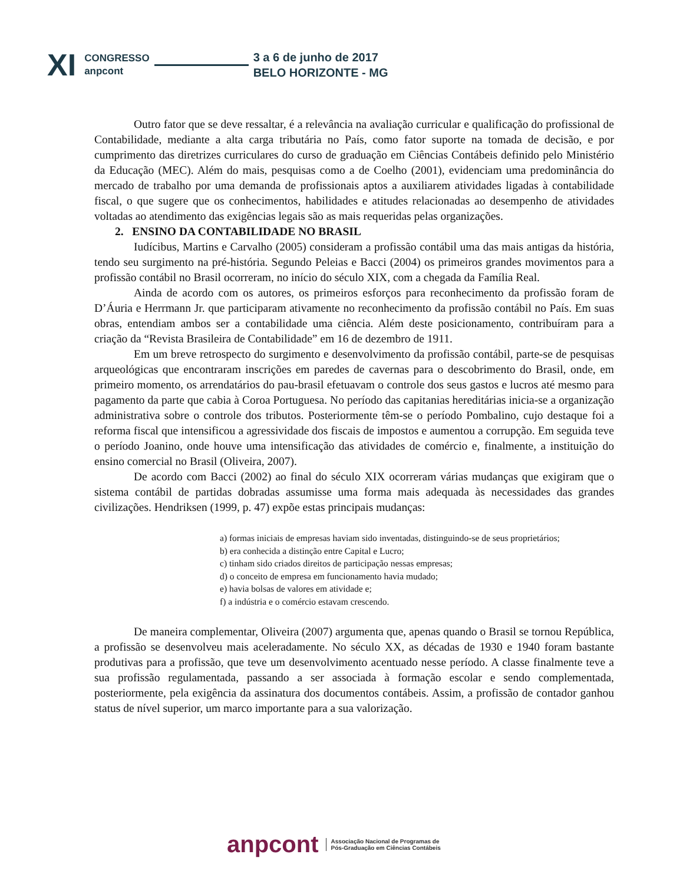XI
CONGRESSO
anpcont
3 a 6 de junho de 2017
BELO HORIZONTE - MG
Outro fator que se deve ressaltar, é a relevância na avaliação curricular e qualificação do profissional de Contabilidade, mediante a alta carga tributária no País, como fator suporte na tomada de decisão, e por cumprimento das diretrizes curriculares do curso de graduação em Ciências Contábeis definido pelo Ministério da Educação (MEC). Além do mais, pesquisas como a de Coelho (2001), evidenciam uma predominância do mercado de trabalho por uma demanda de profissionais aptos a auxiliarem atividades ligadas à contabilidade fiscal, o que sugere que os conhecimentos, habilidades e atitudes relacionadas ao desempenho de atividades voltadas ao atendimento das exigências legais são as mais requeridas pelas organizações.
2. ENSINO DA CONTABILIDADE NO BRASIL
Iudícibus, Martins e Carvalho (2005) consideram a profissão contábil uma das mais antigas da história, tendo seu surgimento na pré-história. Segundo Peleias e Bacci (2004) os primeiros grandes movimentos para a profissão contábil no Brasil ocorreram, no início do século XIX, com a chegada da Família Real.
Ainda de acordo com os autores, os primeiros esforços para reconhecimento da profissão foram de D’Áuria e Herrmann Jr. que participaram ativamente no reconhecimento da profissão contábil no País. Em suas obras, entendiam ambos ser a contabilidade uma ciência. Além deste posicionamento, contribuíram para a criação da “Revista Brasileira de Contabilidade” em 16 de dezembro de 1911.
Em um breve retrospecto do surgimento e desenvolvimento da profissão contábil, parte-se de pesquisas arqueológicas que encontraram inscrições em paredes de cavernas para o descobrimento do Brasil, onde, em primeiro momento, os arrendatários do pau-brasil efetuavam o controle dos seus gastos e lucros até mesmo para pagamento da parte que cabia à Coroa Portuguesa. No período das capitanias hereditárias inicia-se a organização administrativa sobre o controle dos tributos. Posteriormente têm-se o período Pombalino, cujo destaque foi a reforma fiscal que intensificou a agressividade dos fiscais de impostos e aumentou a corrupção. Em seguida teve o período Joanino, onde houve uma intensificação das atividades de comércio e, finalmente, a instituição do ensino comercial no Brasil (Oliveira, 2007).
De acordo com Bacci (2002) ao final do século XIX ocorreram várias mudanças que exigiram que o sistema contábil de partidas dobradas assumisse uma forma mais adequada às necessidades das grandes civilizações. Hendriksen (1999, p. 47) expõe estas principais mudanças:
a) formas iniciais de empresas haviam sido inventadas, distinguindo-se de seus proprietários;
b) era conhecida a distinção entre Capital e Lucro;
c) tinham sido criados direitos de participação nessas empresas;
d) o conceito de empresa em funcionamento havia mudado;
e) havia bolsas de valores em atividade e;
f) a indústria e o comércio estavam crescendo.
De maneira complementar, Oliveira (2007) argumenta que, apenas quando o Brasil se tornou República, a profissão se desenvolveu mais aceleradamente. No século XX, as décadas de 1930 e 1940 foram bastante produtivas para a profissão, que teve um desenvolvimento acentuado nesse período. A classe finalmente teve a sua profissão regulamentada, passando a ser associada à formação escolar e sendo complementada, posteriormente, pela exigência da assinatura dos documentos contábeis. Assim, a profissão de contador ganhou status de nível superior, um marco importante para a sua valorização.
anpcont
Associação Nacional de Programas de
Pós-Graduação em Ciências Contábeis